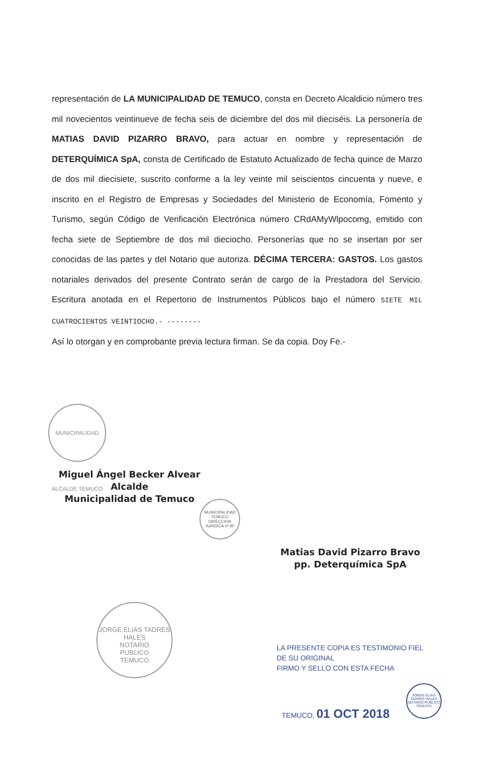representación de LA MUNICIPALIDAD DE TEMUCO, consta en Decreto Alcaldicio número tres mil novecientos veintinueve de fecha seis de diciembre del dos mil dieciséis. La personería de MATIAS DAVID PIZARRO BRAVO, para actuar en nombre y representación de DETERQUÍMICA SpA, consta de Certificado de Estatuto Actualizado de fecha quince de Marzo de dos mil diecisiete, suscrito conforme a la ley veinte mil seiscientos cincuenta y nueve, e inscrito en el Registro de Empresas y Sociedades del Ministerio de Economía, Fomento y Turismo, según Código de Verificación Electrónica número CRdAMyWlpocomg, emitido con fecha siete de Septiembre de dos mil dieciocho. Personerías que no se insertan por ser conocidas de las partes y del Notario que autoriza. DÉCIMA TERCERA: GASTOS. Los gastos notariales derivados del presente Contrato serán de cargo de la Prestadora del Servicio. Escritura anotada en el Repertorio de Instrumentos Públicos bajo el número SIETE MIL CUATROCIENTOS VEINTIOCHO.- --------
Así lo otorgan y en comprobante previa lectura firman. Se da copia. Doy Fe.-
MUNICIPALIDAD ALCALDE TEMUCO
Miguel Ángel Becker Alvear
Alcalde
Municipalidad de Temuco
MUNICIPALIDAD TEMUCO DIRECCION JURIDICA Vº Bº
Matias David Pizarro Bravo
pp. Deterquímica SpA
JORGE ELIAS TADRES HALES
NOTARIO
PUBLICO
TEMUCO
LA PRESENTE COPIA ES TESTIMONIO FIEL
DE SU ORIGINAL
FIRMO Y SELLO CON ESTA FECHA
TEMUCO, 01 OCT 2018
JORGE ELIAS TADRES HALES NOTARIO PUBLICO TEMUCO